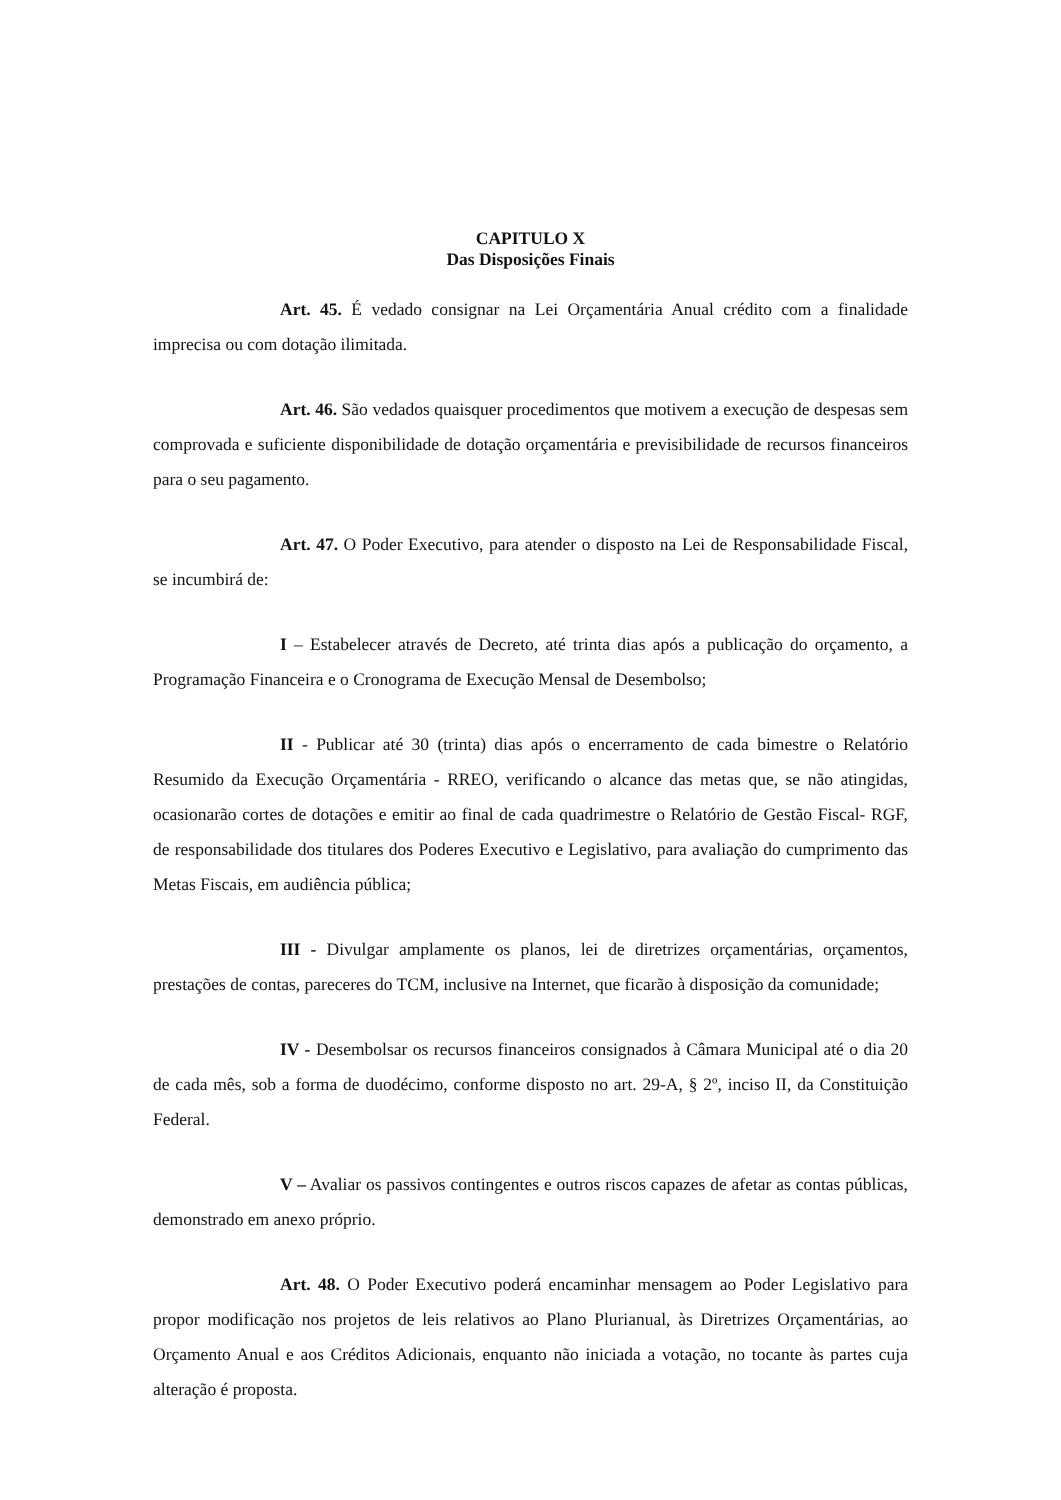CAPITULO X
Das Disposições Finais
Art. 45. É vedado consignar na Lei Orçamentária Anual crédito com a finalidade imprecisa ou com dotação ilimitada.
Art. 46. São vedados quaisquer procedimentos que motivem a execução de despesas sem comprovada e suficiente disponibilidade de dotação orçamentária e previsibilidade de recursos financeiros para o seu pagamento.
Art. 47. O Poder Executivo, para atender o disposto na Lei de Responsabilidade Fiscal, se incumbirá de:
I – Estabelecer através de Decreto, até trinta dias após a publicação do orçamento, a Programação Financeira e o Cronograma de Execução Mensal de Desembolso;
II - Publicar até 30 (trinta) dias após o encerramento de cada bimestre o Relatório Resumido da Execução Orçamentária - RREO, verificando o alcance das metas que, se não atingidas, ocasionarão cortes de dotações e emitir ao final de cada quadrimestre o Relatório de Gestão Fiscal- RGF, de responsabilidade dos titulares dos Poderes Executivo e Legislativo, para avaliação do cumprimento das Metas Fiscais, em audiência pública;
III - Divulgar amplamente os planos, lei de diretrizes orçamentárias, orçamentos, prestações de contas, pareceres do TCM, inclusive na Internet, que ficarão à disposição da comunidade;
IV - Desembolsar os recursos financeiros consignados à Câmara Municipal até o dia 20 de cada mês, sob a forma de duodécimo, conforme disposto no art. 29-A, § 2º, inciso II, da Constituição Federal.
V – Avaliar os passivos contingentes e outros riscos capazes de afetar as contas públicas, demonstrado em anexo próprio.
Art. 48. O Poder Executivo poderá encaminhar mensagem ao Poder Legislativo para propor modificação nos projetos de leis relativos ao Plano Plurianual, às Diretrizes Orçamentárias, ao Orçamento Anual e aos Créditos Adicionais, enquanto não iniciada a votação, no tocante às partes cuja alteração é proposta.